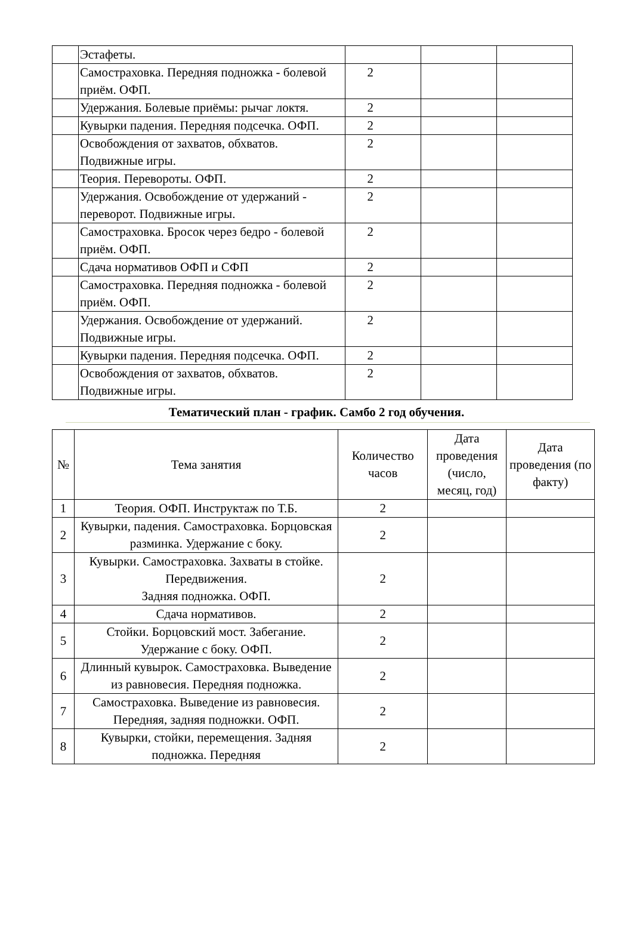| | Эстафеты. | | | |
| | Самостраховка. Передняя подножка - болевой приём. ОФП. | 2 | | |
| | Удержания. Болевые приёмы: рычаг локтя. | 2 | | |
| | Кувырки падения. Передняя подсечка. ОФП. | 2 | | |
| | Освобождения от захватов, обхватов. Подвижные игры. | 2 | | |
| | Теория. Перевороты. ОФП. | 2 | | |
| | Удержания. Освобождение от удержаний - переворот. Подвижные игры. | 2 | | |
| | Самостраховка. Бросок через бедро - болевой приём. ОФП. | 2 | | |
| | Сдача нормативов ОФП и СФП | 2 | | |
| | Самостраховка. Передняя подножка - болевой приём. ОФП. | 2 | | |
| | Удержания. Освобождение от удержаний. Подвижные игры. | 2 | | |
| | Кувырки падения. Передняя подсечка. ОФП. | 2 | | |
| | Освобождения от захватов, обхватов. Подвижные игры. | 2 | | |
Тематический план - график. Самбо 2 год обучения.
| № | Тема занятия | Количество часов | Дата проведения (число, месяц, год) | Дата проведения (по факту) |
| --- | --- | --- | --- | --- |
| 1 | Теория. ОФП. Инструктаж по Т.Б. | 2 | | |
| 2 | Кувырки, падения. Самостраховка. Борцовская разминка. Удержание с боку. | 2 | | |
| 3 | Кувырки. Самостраховка. Захваты в стойке. Передвижения. Задняя подножка. ОФП. | 2 | | |
| 4 | Сдача нормативов. | 2 | | |
| 5 | Стойки. Борцовский мост. Забегание. Удержание с боку. ОФП. | 2 | | |
| 6 | Длинный кувырок. Самостраховка. Выведение из равновесия. Передняя подножка. | 2 | | |
| 7 | Самостраховка. Выведение из равновесия. Передняя, задняя подножки. ОФП. | 2 | | |
| 8 | Кувырки, стойки, перемещения. Задняя подножка. Передняя | 2 | | |